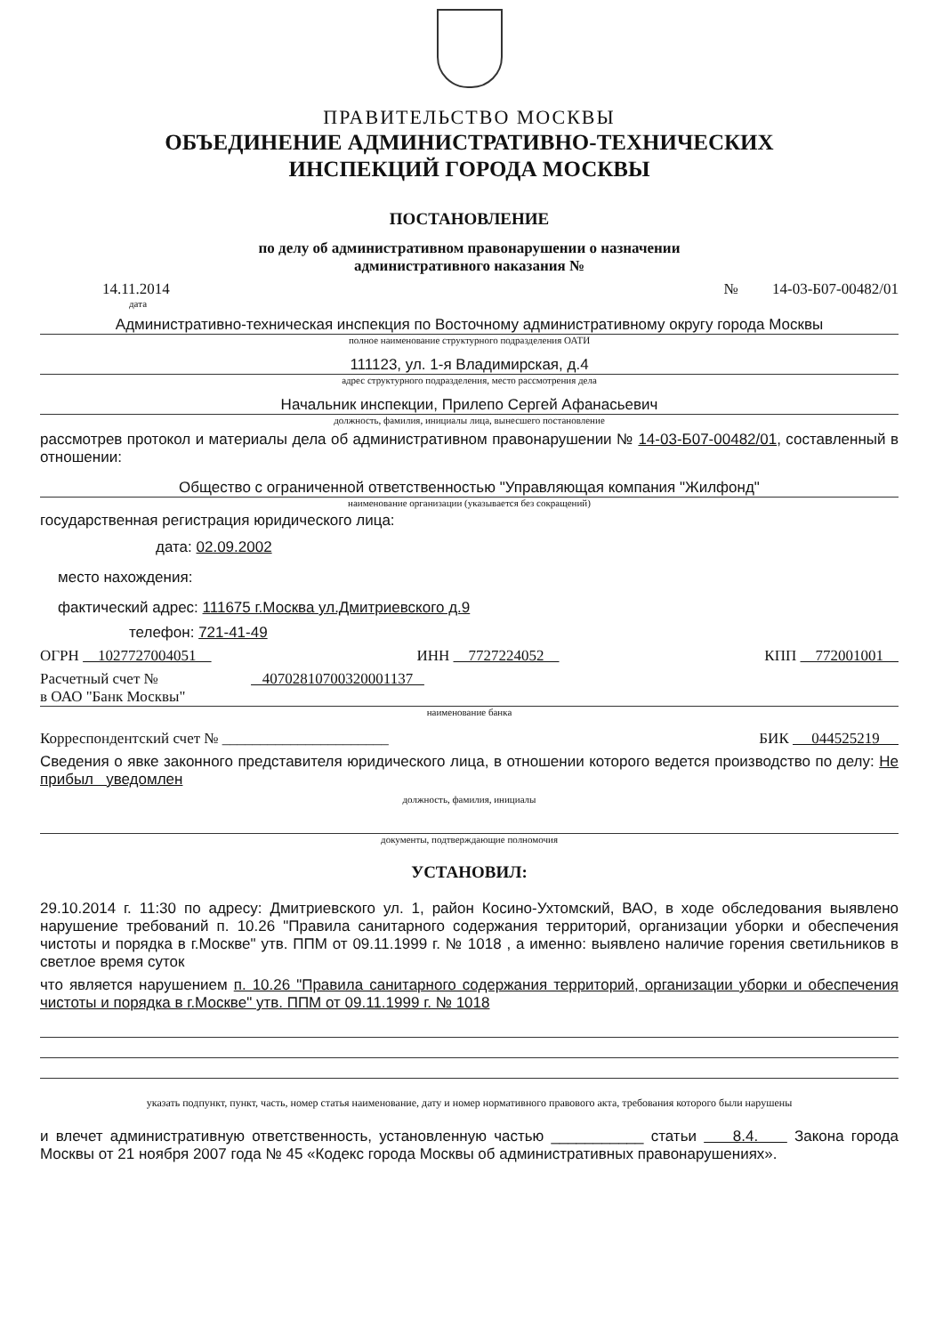ПРАВИТЕЛЬСТВО МОСКВЫ
ОБЪЕДИНЕНИЕ АДМИНИСТРАТИВНО-ТЕХНИЧЕСКИХ
ИНСПЕКЦИЙ ГОРОДА МОСКВЫ
ПОСТАНОВЛЕНИЕ
по делу об административном правонарушении о назначении
административного наказания №
14.11.2014 № 14-03-Б07-00482/01
дата
Административно-техническая инспекция по Восточному административному округу города Москвы
полное наименование структурного подразделения ОАТИ
111123, ул. 1-я Владимирская, д.4
адрес структурного подразделения, место рассмотрения дела
Начальник инспекции, Прилепо Сергей Афанасьевич
должность, фамилия, инициалы лица, вынесшего постановление
рассмотрев протокол и материалы дела об административном правонарушении № 14-03-Б07-00482/01, составленный в отношении:
Общество с ограниченной ответственностью "Управляющая компания "Жилфонд"
наименование организации (указывается без сокращений)
государственная регистрация юридического лица:
дата: 02.09.2002
место нахождения:
фактический адрес: 111675 г.Москва ул.Дмитриевского д.9
телефон: 721-41-49
ОГРН 1027727004051 ИНН 7727224052 КПП 772001001
Расчетный счет № 40702810700320001137
в ОАО "Банк Москвы"
наименование банка
Корреспондентский счет № ______________________ БИК 044525219
Сведения о явке законного представителя юридического лица, в отношении которого ведется производство по делу: Не прибыл уведомлен
должность, фамилия, инициалы
документы, подтверждающие полномочия
УСТАНОВИЛ:
29.10.2014 г. 11:30 по адресу: Дмитриевского ул. 1, район Косино-Ухтомский, ВАО, в ходе обследования выявлено нарушение требований п. 10.26 "Правила санитарного содержания территорий, организации уборки и обеспечения чистоты и порядка в г.Москве" утв. ППМ от 09.11.1999 г. № 1018 , а именно: выявлено наличие горения светильников в светлое время суток
что является нарушением п. 10.26 "Правила санитарного содержания территорий, организации уборки и обеспечения чистоты и порядка в г.Москве" утв. ППМ от 09.11.1999 г. № 1018
указать подпункт, пункт, часть, номер статья наименование, дату и номер нормативного правового акта, требования которого были нарушены
и влечет административную ответственность, установленную частью ___________ статьи 8.4. Закона города Москвы от 21 ноября 2007 года № 45 «Кодекс города Москвы об административных правонарушениях».